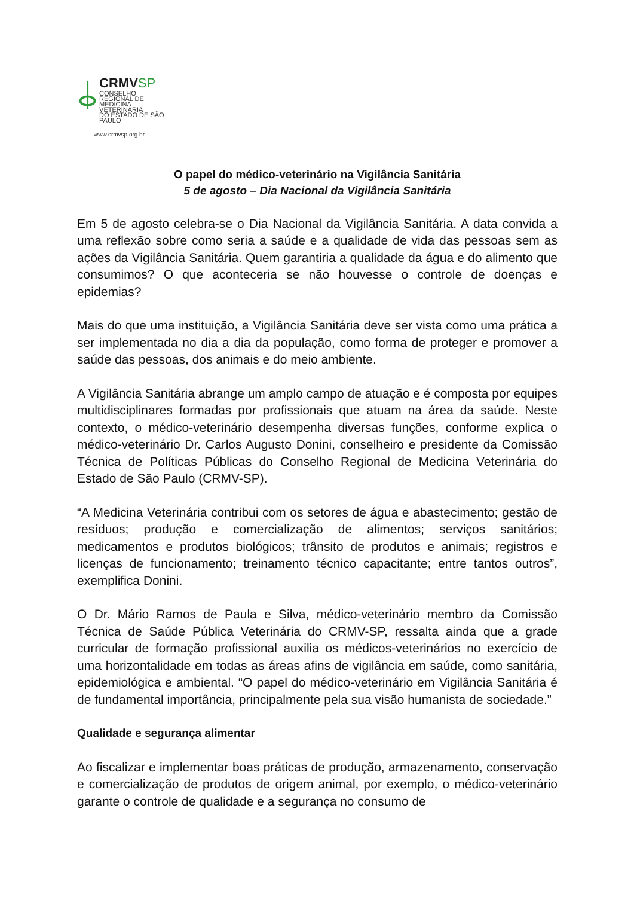CRMVSP
CONSELHO REGIONAL DE
MEDICINA VETERINÁRIA
DO ESTADO DE SÃO PAULO
www.crmvsp.org.br
O papel do médico-veterinário na Vigilância Sanitária
5 de agosto – Dia Nacional da Vigilância Sanitária
Em 5 de agosto celebra-se o Dia Nacional da Vigilância Sanitária. A data convida a uma reflexão sobre como seria a saúde e a qualidade de vida das pessoas sem as ações da Vigilância Sanitária. Quem garantiria a qualidade da água e do alimento que consumimos? O que aconteceria se não houvesse o controle de doenças e epidemias?
Mais do que uma instituição, a Vigilância Sanitária deve ser vista como uma prática a ser implementada no dia a dia da população, como forma de proteger e promover a saúde das pessoas, dos animais e do meio ambiente.
A Vigilância Sanitária abrange um amplo campo de atuação e é composta por equipes multidisciplinares formadas por profissionais que atuam na área da saúde. Neste contexto, o médico-veterinário desempenha diversas funções, conforme explica o médico-veterinário Dr. Carlos Augusto Donini, conselheiro e presidente da Comissão Técnica de Políticas Públicas do Conselho Regional de Medicina Veterinária do Estado de São Paulo (CRMV-SP).
“A Medicina Veterinária contribui com os setores de água e abastecimento; gestão de resíduos; produção e comercialização de alimentos; serviços sanitários; medicamentos e produtos biológicos; trânsito de produtos e animais; registros e licenças de funcionamento; treinamento técnico capacitante; entre tantos outros”, exemplifica Donini.
O Dr. Mário Ramos de Paula e Silva, médico-veterinário membro da Comissão Técnica de Saúde Pública Veterinária do CRMV-SP, ressalta ainda que a grade curricular de formação profissional auxilia os médicos-veterinários no exercício de uma horizontalidade em todas as áreas afins de vigilância em saúde, como sanitária, epidemiológica e ambiental. “O papel do médico-veterinário em Vigilância Sanitária é de fundamental importância, principalmente pela sua visão humanista de sociedade.”
Qualidade e segurança alimentar
Ao fiscalizar e implementar boas práticas de produção, armazenamento, conservação e comercialização de produtos de origem animal, por exemplo, o médico-veterinário garante o controle de qualidade e a segurança no consumo de